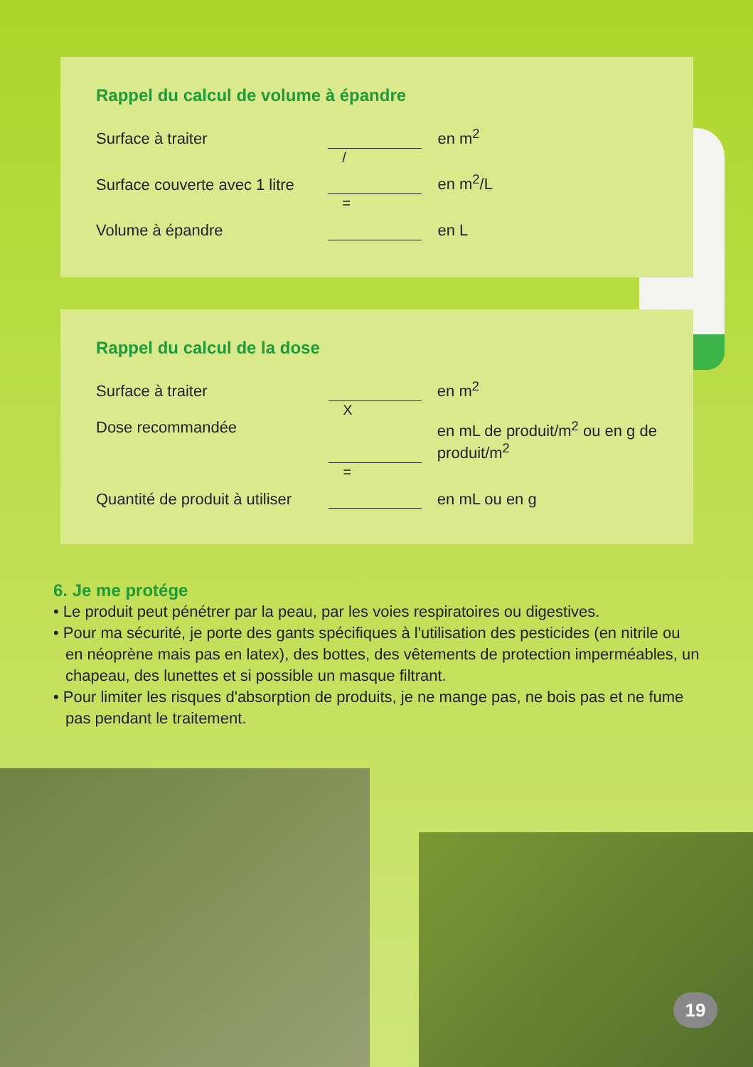Rappel du calcul de volume à épandre
| Surface à traiter | | en m<sup>2</sup> |
| | / | |
| Surface couverte avec 1 litre | | en m<sup>2</sup>/L |
| | = | |
| Volume à épandre | | en L |
Rappel du calcul de la dose
| Surface à traiter | | en m<sup>2</sup> |
| | X | |
| Dose recommandée | | en mL de produit/m<sup>2</sup> ou en g de produit/m<sup>2</sup> |
| | = | |
| Quantité de produit à utiliser | | en mL ou en g |
6. Je me protége
• Le produit peut pénétrer par la peau, par les voies respiratoires ou digestives.
• Pour ma sécurité, je porte des gants spécifiques à l'utilisation des pesticides (en nitrile ou en néoprène mais pas en latex), des bottes, des vêtements de protection imperméables, un chapeau, des lunettes et si possible un masque filtrant.
• Pour limiter les risques d'absorption de produits, je ne mange pas, ne bois pas et ne fume pas pendant le traitement.
19